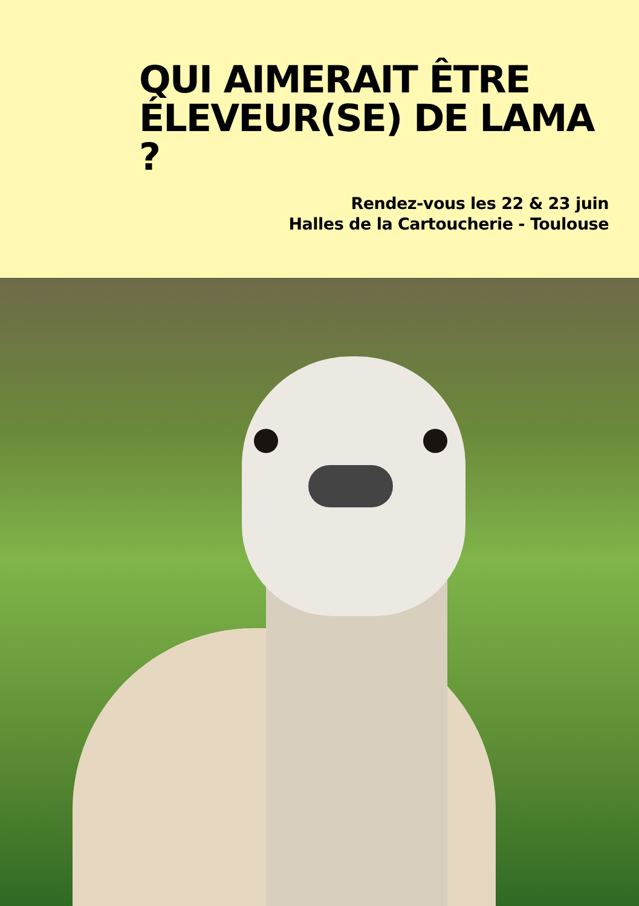QUI AIMERAIT ÊTRE ÉLEVEUR(SE) DE LAMA ?
Rendez-vous les 22 & 23 juin
Halles de la Cartoucherie - Toulouse